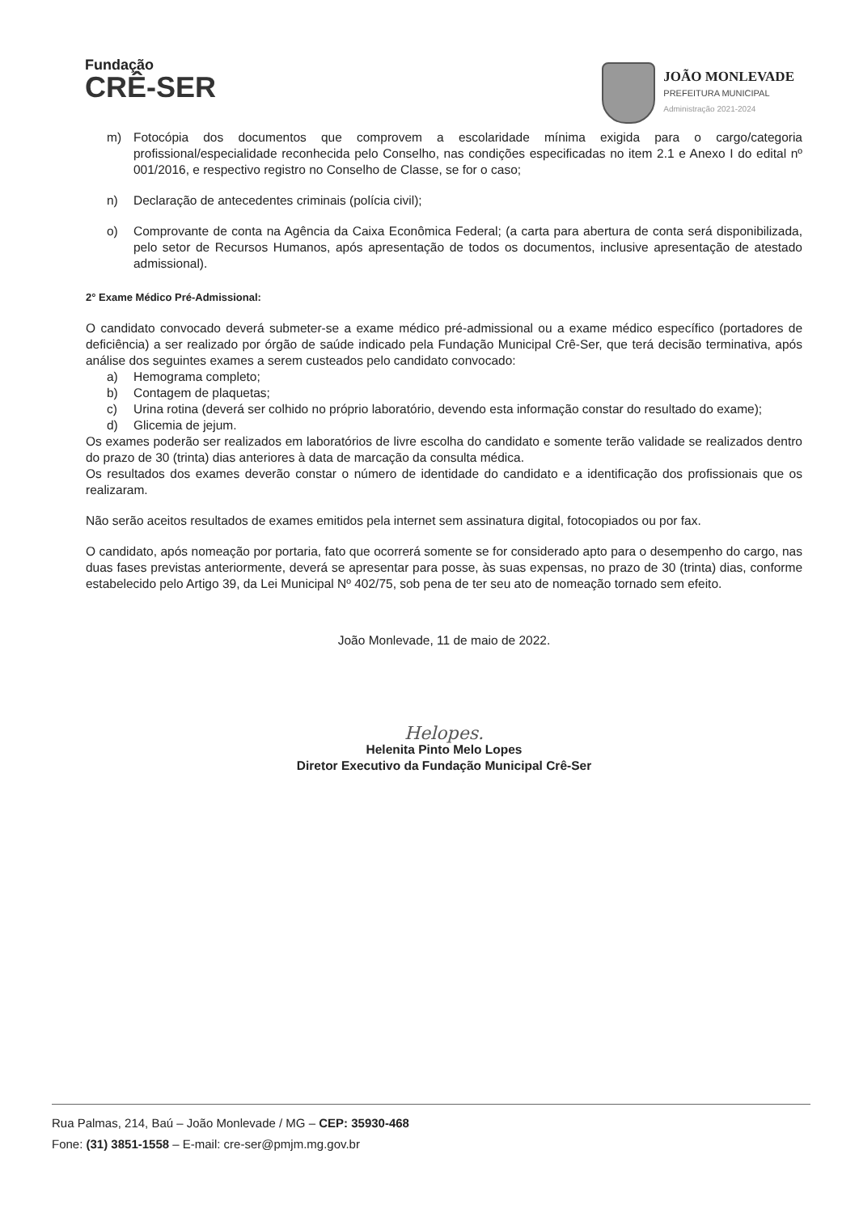Fundação
CRÊ-SER
JOÃO MONLEVADE
PREFEITURA MUNICIPAL
Administração 2021-2024
m) Fotocópia dos documentos que comprovem a escolaridade mínima exigida para o cargo/categoria profissional/especialidade reconhecida pelo Conselho, nas condições especificadas no item 2.1 e Anexo I do edital nº 001/2016, e respectivo registro no Conselho de Classe, se for o caso;
n) Declaração de antecedentes criminais (polícia civil);
o) Comprovante de conta na Agência da Caixa Econômica Federal; (a carta para abertura de conta será disponibilizada, pelo setor de Recursos Humanos, após apresentação de todos os documentos, inclusive apresentação de atestado admissional).
2° Exame Médico Pré-Admissional:
O candidato convocado deverá submeter-se a exame médico pré-admissional ou a exame médico específico (portadores de deficiência) a ser realizado por órgão de saúde indicado pela Fundação Municipal Crê-Ser, que terá decisão terminativa, após análise dos seguintes exames a serem custeados pelo candidato convocado:
a) Hemograma completo;
b) Contagem de plaquetas;
c) Urina rotina (deverá ser colhido no próprio laboratório, devendo esta informação constar do resultado do exame);
d) Glicemia de jejum.
Os exames poderão ser realizados em laboratórios de livre escolha do candidato e somente terão validade se realizados dentro do prazo de 30 (trinta) dias anteriores à data de marcação da consulta médica.
Os resultados dos exames deverão constar o número de identidade do candidato e a identificação dos profissionais que os realizaram.
Não serão aceitos resultados de exames emitidos pela internet sem assinatura digital, fotocopiados ou por fax.
O candidato, após nomeação por portaria, fato que ocorrerá somente se for considerado apto para o desempenho do cargo, nas duas fases previstas anteriormente, deverá se apresentar para posse, às suas expensas, no prazo de 30 (trinta) dias, conforme estabelecido pelo Artigo 39, da Lei Municipal Nº 402/75, sob pena de ter seu ato de nomeação tornado sem efeito.
João Monlevade, 11 de maio de 2022.
Helopes.
Helenita Pinto Melo Lopes
Diretor Executivo da Fundação Municipal Crê-Ser
Rua Palmas, 214, Baú – João Monlevade / MG – CEP: 35930-468
Fone: (31) 3851-1558 – E-mail: cre-ser@pmjm.mg.gov.br